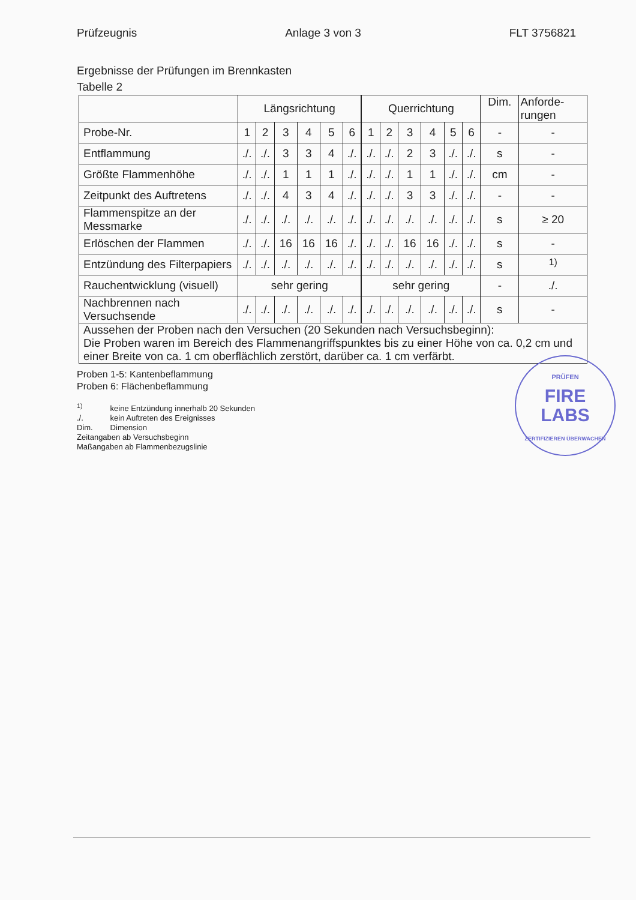Prüfzeugnis Anlage 3 von 3 FLT 3756821
Ergebnisse der Prüfungen im Brennkasten
Tabelle 2
| | Längsrichtung | | | | | | Querrichtung | | | | | | Dim. | Anforde- rungen |
| --- | --- | --- | --- | --- | --- | --- | --- | --- | --- | --- | --- | --- | --- | --- |
| Probe-Nr. | 1 | 2 | 3 | 4 | 5 | 6 | 1 | 2 | 3 | 4 | 5 | 6 | - | - |
| Entflammung | ./. | ./. | 3 | 3 | 4 | ./. | ./. | ./. | 2 | 3 | ./. | ./. | s | - |
| Größte Flammenhöhe | ./. | ./. | 1 | 1 | 1 | ./. | ./. | ./. | 1 | 1 | ./. | ./. | cm | - |
| Zeitpunkt des Auftretens | ./. | ./. | 4 | 3 | 4 | ./. | ./. | ./. | 3 | 3 | ./. | ./. | - | - |
| Flammenspitze an der Messmarke | ./. | ./. | ./. | ./. | ./. | ./. | ./. | ./. | ./. | ./. | ./. | ./. | s | ≥ 20 |
| Erlöschen der Flammen | ./. | ./. | 16 | 16 | 16 | ./. | ./. | ./. | 16 | 16 | ./. | ./. | s | - |
| Entzündung des Filterpapiers | ./. | ./. | ./. | ./. | ./. | ./. | ./. | ./. | ./. | ./. | ./. | ./. | s | <sup>1)</sup> |
| Rauchentwicklung (visuell) | sehr gering | | | | | | sehr gering | | | | | | - | ./. |
| Nachbrennen nach Versuchsende | ./. | ./. | ./. | ./. | ./. | ./. | ./. | ./. | ./. | ./. | ./. | ./. | s | - |
| Aussehen der Proben nach den Versuchen (20 Sekunden nach Versuchsbeginn): Die Proben waren im Bereich des Flammenangriffspunktes bis zu einer Höhe von ca. 0,2 cm und einer Breite von ca. 1 cm oberflächlich zerstört, darüber ca. 1 cm verfärbt. | | | | | | | | | | | | | | |
Proben 1-5: Kantenbeflammung
Proben 6: Flächenbeflammung
<sup>1)</sup> keine Entzündung innerhalb 20 Sekunden
./. kein Auftreten des Ereignisses
Dim. Dimension
Zeitangaben ab Versuchsbeginn
Maßangaben ab Flammenbezugslinie
PRÜFEN
FIRE
LABS
ZERTIFIZIEREN ÜBERWACHEN